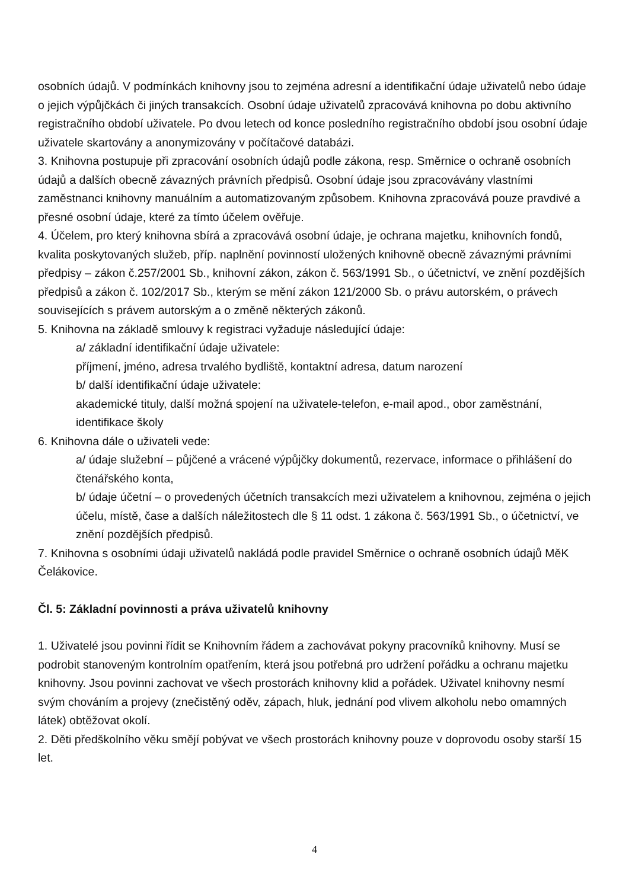osobních údajů. V podmínkách knihovny jsou to zejména adresní a identifikační údaje uživatelů nebo údaje o jejich výpůjčkách či jiných transakcích. Osobní údaje uživatelů zpracovává knihovna po dobu aktivního registračního období uživatele. Po dvou letech od konce posledního registračního období jsou osobní údaje uživatele skartovány a anonymizovány v počítačové databázi.
3. Knihovna postupuje při zpracování osobních údajů podle zákona, resp. Směrnice o ochraně osobních údajů a dalších obecně závazných právních předpisů. Osobní údaje jsou zpracovávány vlastními zaměstnanci knihovny manuálním a automatizovaným způsobem. Knihovna zpracovává pouze pravdivé a přesné osobní údaje, které za tímto účelem ověřuje.
4. Účelem, pro který knihovna sbírá a zpracovává osobní údaje, je ochrana majetku, knihovních fondů, kvalita poskytovaných služeb, příp. naplnění povinností uložených knihovně obecně závaznými právními předpisy – zákon č.257/2001 Sb., knihovní zákon, zákon č. 563/1991 Sb., o účetnictví, ve znění pozdějších předpisů a zákon č. 102/2017 Sb., kterým se mění zákon 121/2000 Sb. o právu autorském, o právech souvisejících s právem autorským a o změně některých zákonů.
5. Knihovna na základě smlouvy k registraci vyžaduje následující údaje:
a/ základní identifikační údaje uživatele:
příjmení, jméno, adresa trvalého bydliště, kontaktní adresa, datum narození
b/ další identifikační údaje uživatele:
akademické tituly, další možná spojení na uživatele-telefon, e-mail apod., obor zaměstnání, identifikace školy
6. Knihovna dále o uživateli vede:
a/ údaje služební – půjčené a vrácené výpůjčky dokumentů, rezervace, informace o přihlášení do čtenářského konta,
b/ údaje účetní – o provedených účetních transakcích mezi uživatelem a knihovnou, zejména o jejich účelu, místě, čase a dalších náležitostech dle § 11 odst. 1 zákona č. 563/1991 Sb., o účetnictví, ve znění pozdějších předpisů.
7. Knihovna s osobními údaji uživatelů nakládá podle pravidel Směrnice o ochraně osobních údajů MěK Čelákovice.
Čl. 5: Základní povinnosti a práva uživatelů knihovny
1. Uživatelé jsou povinni řídit se Knihovním řádem a zachovávat pokyny pracovníků knihovny. Musí se podrobit stanoveným kontrolním opatřením, která jsou potřebná pro udržení pořádku a ochranu majetku knihovny. Jsou povinni zachovat ve všech prostorách knihovny klid a pořádek. Uživatel knihovny nesmí svým chováním a projevy (znečistěný oděv, zápach, hluk, jednání pod vlivem alkoholu nebo omamných látek) obtěžovat okolí.
2. Děti předškolního věku smějí pobývat ve všech prostorách knihovny pouze v doprovodu osoby starší 15 let.
4